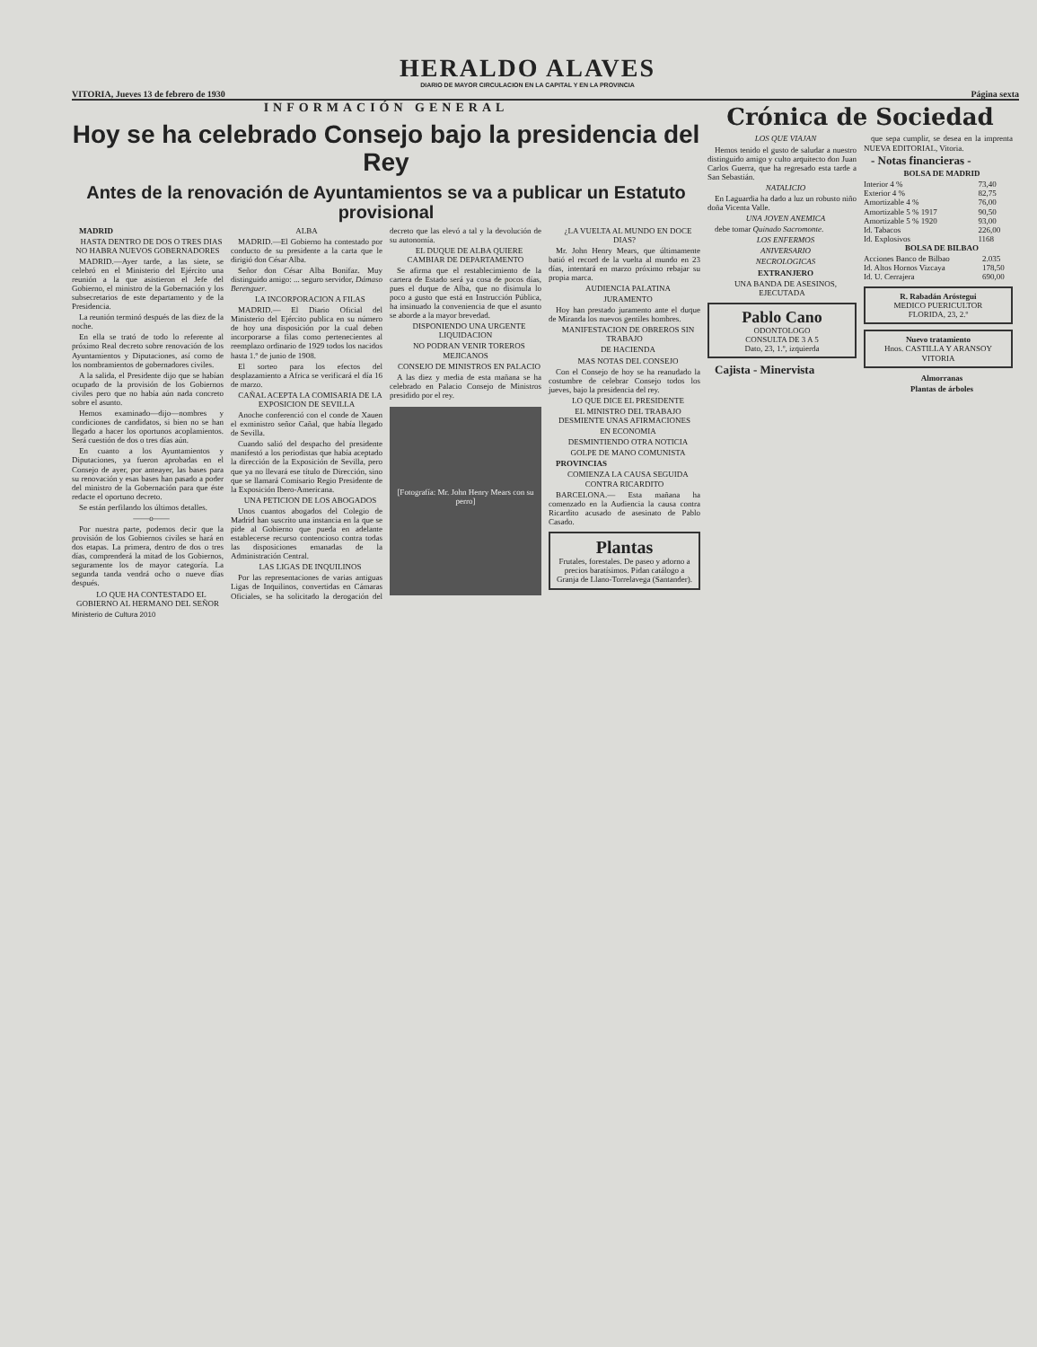HERALDO ALAVES
DIARIO DE MAYOR CIRCULACION EN LA CAPITAL Y EN LA PROVINCIA
VITORIA, Jueves 13 de febrero de 1930 Página sexta
INFORMACIÓN GENERAL
Hoy se ha celebrado Consejo bajo la presidencia del Rey
Antes de la renovación de Ayuntamientos se va a publicar un Estatuto provisional
MADRID
HASTA DENTRO DE DOS O TRES DIAS NO HABRA NUEVOS GOBERNADORES
MADRID.—Ayer tarde, a las siete, se celebró en el Ministerio del Ejército una reunión a la que asistieron el Jefe del Gobierno, el ministro de la Gobernación y los subsecretarios de este departamento y de la Presidencia.
La reunión terminó después de las diez de la noche.
En ella se trató de todo lo referente al próximo Real decreto sobre renovación de los Ayuntamientos y Diputaciones, así como de los nombramientos de gobernadores civiles.
A la salida, el Presidente dijo que se habían ocupado de la provisión de los Gobiernos civiles pero que no había aún nada concreto sobre el asunto.
Hemos examinado—dijo—nombres y condiciones de candidatos, si bien no se han llegado a hacer los oportunos acoplamientos. Será cuestión de dos o tres días aún.
En cuanto a los Ayuntamientos y Diputaciones, ya fueron aprobadas en el Consejo de ayer, por anteayer, las bases para su renovación y esas bases han pasado a poder del ministro de la Gobernación para que éste redacte el oportuno decreto.
Se están perfilando los últimos detalles.
——o——
Por nuestra parte, podemos decir que la provisión de los Gobiernos civiles se hará en dos etapas. La primera, dentro de dos o tres días, comprenderá la mitad de los Gobiernos, seguramente los de mayor categoría. La segunda tanda vendrá ocho o nueve días después.
LO QUE HA CONTESTADO EL GOBIERNO AL HERMANO DEL SEÑOR ALBA
MADRID.—El Gobierno ha contestado por conducto de su presidente a la carta que le dirigió don César Alba.
Señor don César Alba Bonifaz. Muy distinguido amigo: ... seguro servidor, Dámaso Berenguer.
LA INCORPORACION A FILAS
MADRID.— El Diario Oficial del Ministerio del Ejército publica en su número de hoy una disposición por la cual deben incorporarse a filas como pertenecientes al reemplazo ordinario de 1929 todos los nacidos hasta 1.º de junio de 1908.
El sorteo para los efectos del desplazamiento a Africa se verificará el día 16 de marzo.
CAÑAL ACEPTA LA COMISARIA DE LA EXPOSICION DE SEVILLA
Anoche conferenció con el conde de Xauen el exministro señor Cañal, que había llegado de Sevilla.
Cuando salió del despacho del presidente manifestó a los periodistas que había aceptado la dirección de la Exposición de Sevilla, pero que ya no llevará ese título de Dirección, sino que se llamará Comisario Regio Presidente de la Exposición Ibero-Americana.
UNA PETICION DE LOS ABOGADOS
Unos cuantos abogados del Colegio de Madrid han suscrito una instancia en la que se pide al Gobierno que pueda en adelante establecerse recurso contencioso contra todas las disposiciones emanadas de la Administración Central.
LAS LIGAS DE INQUILINOS
Por las representaciones de varias antiguas Ligas de Inquilinos, convertidas en Cámaras Oficiales, se ha solicitado la derogación del decreto que las elevó a tal y la devolución de su autonomía.
EL DUQUE DE ALBA QUIERE CAMBIAR DE DEPARTAMENTO
Se afirma que el restablecimiento de la cartera de Estado será ya cosa de pocos días, pues el duque de Alba, que no disimula lo poco a gusto que está en Instrucción Pública, ha insinuado la conveniencia de que el asunto se aborde a la mayor brevedad.
DISPONIENDO UNA URGENTE LIQUIDACION
NO PODRAN VENIR TOREROS MEJICANOS
CONSEJO DE MINISTROS EN PALACIO
A las diez y media de esta mañana se ha celebrado en Palacio Consejo de Ministros presidido por el rey.
[Fotografía: Mr. John Henry Mears con su perro]
¿LA VUELTA AL MUNDO EN DOCE DIAS?
Mr. John Henry Mears, que últimamente batió el record de la vuelta al mundo en 23 días, intentará en marzo próximo rebajar su propia marca.
AUDIENCIA PALATINA
JURAMENTO
Hoy han prestado juramento ante el duque de Miranda los nuevos gentiles hombres.
MANIFESTACION DE OBREROS SIN TRABAJO
DE HACIENDA
MAS NOTAS DEL CONSEJO
Con el Consejo de hoy se ha reanudado la costumbre de celebrar Consejo todos los jueves, bajo la presidencia del rey.
LO QUE DICE EL PRESIDENTE
EL MINISTRO DEL TRABAJO DESMIENTE UNAS AFIRMACIONES
EN ECONOMIA
DESMINTIENDO OTRA NOTICIA
GOLPE DE MANO COMUNISTA
PROVINCIAS
COMIENZA LA CAUSA SEGUIDA CONTRA RICARDITO
BARCELONA.— Esta mañana ha comenzado en la Audiencia la causa contra Ricardito acusado de asesinato de Pablo Casado.
Plantas
Frutales, forestales. De paseo y adorno a precios baratísimos. Pidan catálogo a Granja de Llano-Torrelavega (Santander).
Crónica de Sociedad
LOS QUE VIAJAN
Hemos tenido el gusto de saludar a nuestro distinguido amigo y culto arquitecto don Juan Carlos Guerra, que ha regresado esta tarde a San Sebastián.
NATALICIO
En Laguardia ha dado a luz un robusto niño doña Vicenta Valle.
UNA JOVEN ANEMICA
debe tomar Quinado Sacromonte.
LOS ENFERMOS
ANIVERSARIO
NECROLOGICAS
EXTRANJERO
UNA BANDA DE ASESINOS, EJECUTADA
Pablo Cano
ODONTOLOGO
CONSULTA DE 3 A 5
Dato, 23, 1.º, izquierda
Cajista - Minervista
que sepa cumplir, se desea en la imprenta NUEVA EDITORIAL, Vitoria.
- Notas financieras -
BOLSA DE MADRID
| Interior 4 % | 73,40 |
| Exterior 4 % | 82,75 |
| Amortizable 4 % | 76,00 |
| Amortizable 5 % 1917 | 90,50 |
| Amortizable 5 % 1920 | 93,00 |
| Id. Tabacos | 226,00 |
| Id. Explosivos | 1168 |
BOLSA DE BILBAO
| Acciones Banco de Bilbao | 2.035 |
| Id. Altos Hornos Vizcaya | 178,50 |
| Id. U. Cerrajera | 690,00 |
R. Rabadán Aróstegui
MEDICO PUERICULTOR
FLORIDA, 23, 2.º
Nuevo tratamiento
Hnos. CASTILLA Y ARANSOY
VITORIA
Almorranas
Plantas de árboles
Ministerio de Cultura 2010